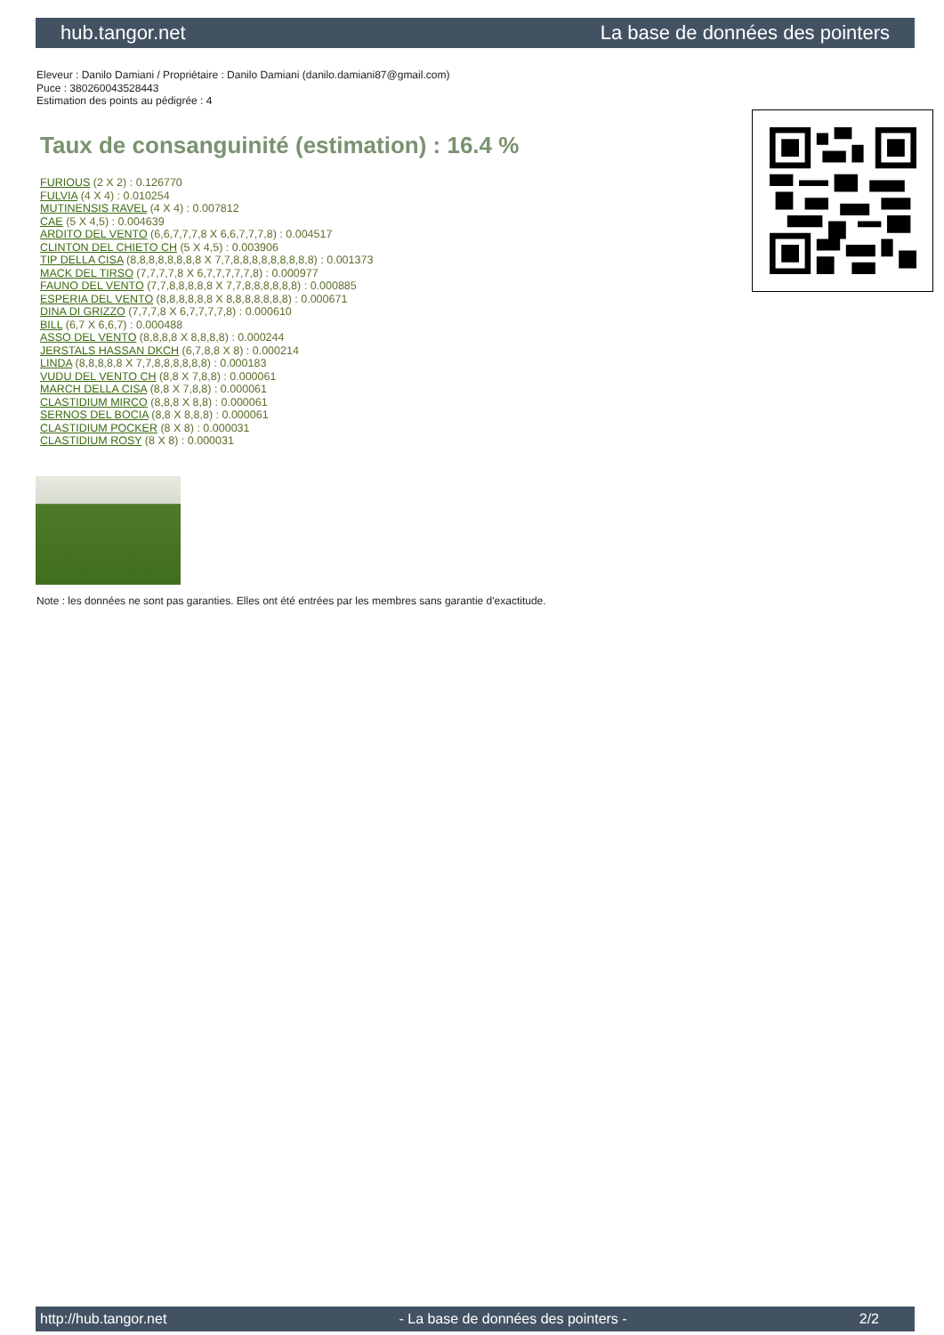hub.tangor.net La base de données des pointers
Eleveur : Danilo Damiani / Propriétaire : Danilo Damiani (danilo.damiani87@gmail.com)
Puce : 380260043528443
Estimation des points au pédigrée : 4
Taux de consanguinité (estimation) : 16.4 %
FURIOUS (2 X 2) : 0.126770
FULVIA (4 X 4) : 0.010254
MUTINENSIS RAVEL (4 X 4) : 0.007812
CAE (5 X 4,5) : 0.004639
ARDITO DEL VENTO (6,6,7,7,7,8 X 6,6,7,7,7,8) : 0.004517
CLINTON DEL CHIETO CH (5 X 4,5) : 0.003906
TIP DELLA CISA (8,8,8,8,8,8,8,8 X 7,7,8,8,8,8,8,8,8,8,8) : 0.001373
MACK DEL TIRSO (7,7,7,7,8 X 6,7,7,7,7,7,8) : 0.000977
FAUNO DEL VENTO (7,7,8,8,8,8,8 X 7,7,8,8,8,8,8,8) : 0.000885
ESPERIA DEL VENTO (8,8,8,8,8,8 X 8,8,8,8,8,8,8) : 0.000671
DINA DI GRIZZO (7,7,7,8 X 6,7,7,7,7,8) : 0.000610
BILL (6,7 X 6,6,7) : 0.000488
ASSO DEL VENTO (8,8,8,8 X 8,8,8,8) : 0.000244
JERSTALS HASSAN DKCH (6,7,8,8 X 8) : 0.000214
LINDA (8,8,8,8,8 X 7,7,8,8,8,8,8,8) : 0.000183
VUDU DEL VENTO CH (8,8 X 7,8,8) : 0.000061
MARCH DELLA CISA (8,8 X 7,8,8) : 0.000061
CLASTIDIUM MIRCO (8,8,8 X 8,8) : 0.000061
SERNOS DEL BOCIA (8,8 X 8,8,8) : 0.000061
CLASTIDIUM POCKER (8 X 8) : 0.000031
CLASTIDIUM ROSY (8 X 8) : 0.000031
Note : les données ne sont pas garanties. Elles ont été entrées par les membres sans garantie d'exactitude.
http://hub.tangor.net - La base de données des pointers - 2/2